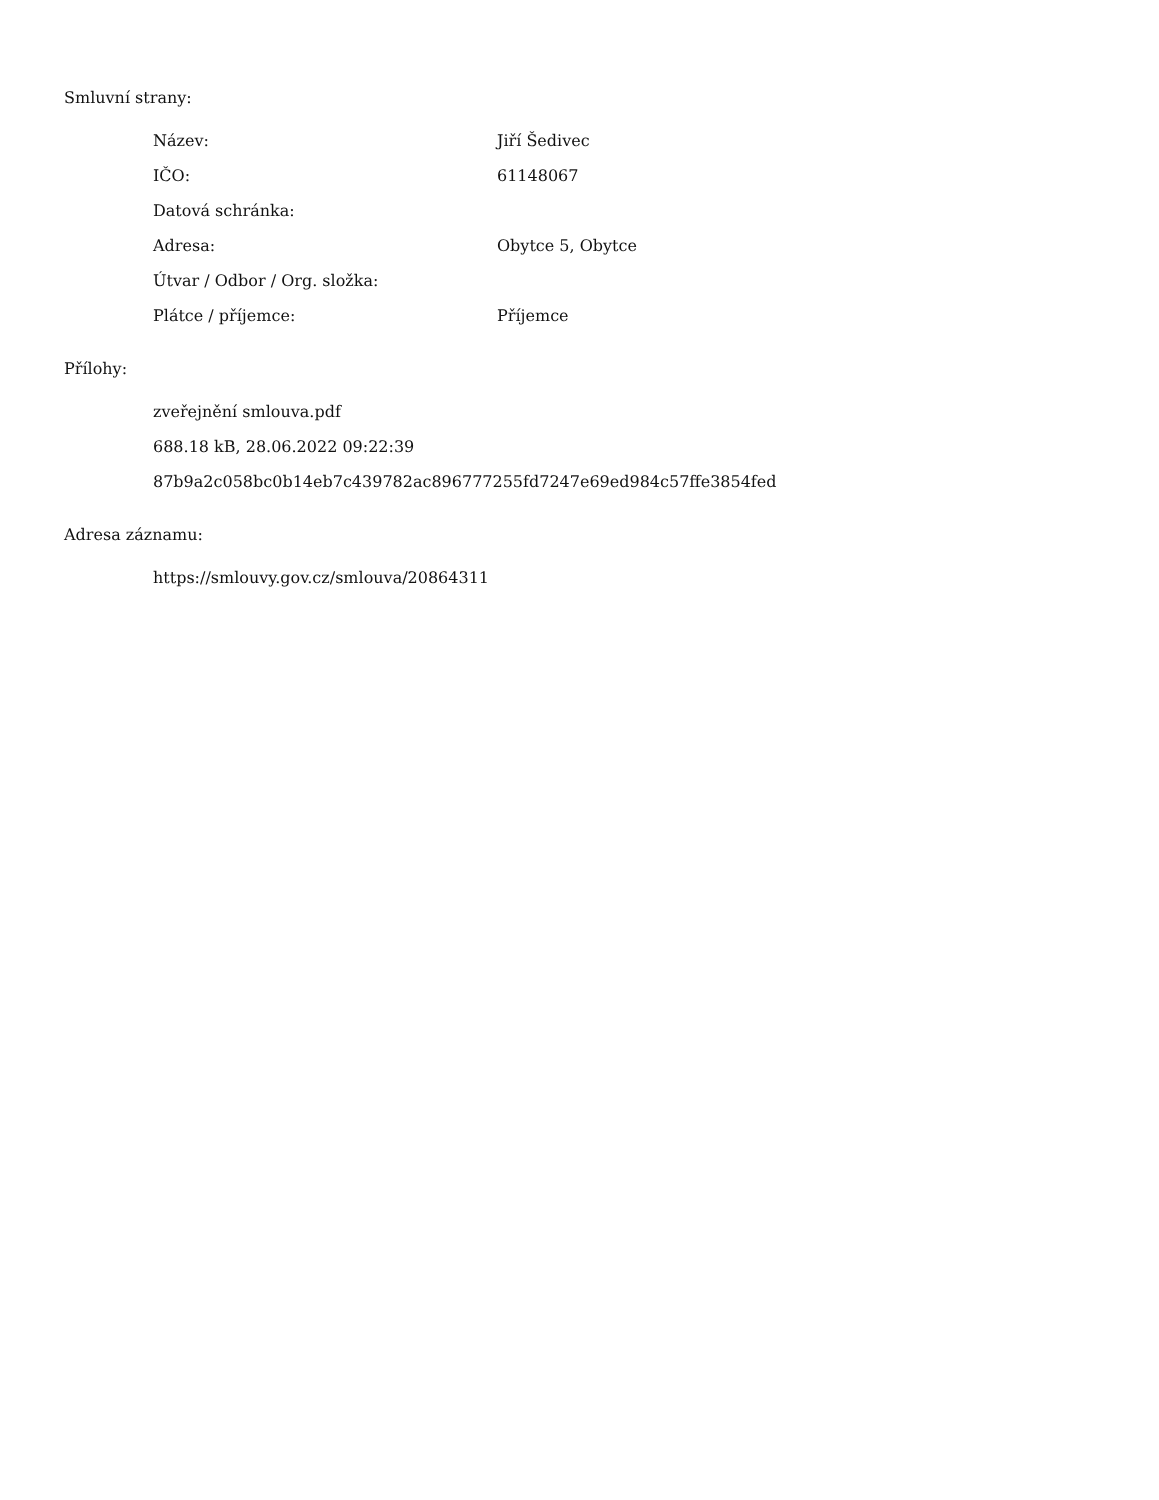Smluvní strany:
| Název: | Jiří Šedivec |
| IČO: | 61148067 |
| Datová schránka: | |
| Adresa: | Obytce 5, Obytce |
| Útvar / Odbor / Org. složka: | |
| Plátce / příjemce: | Příjemce |
Přílohy:
zveřejnění smlouva.pdf
688.18 kB, 28.06.2022 09:22:39
87b9a2c058bc0b14eb7c439782ac896777255fd7247e69ed984c57ffe3854fed
Adresa záznamu:
https://smlouvy.gov.cz/smlouva/20864311